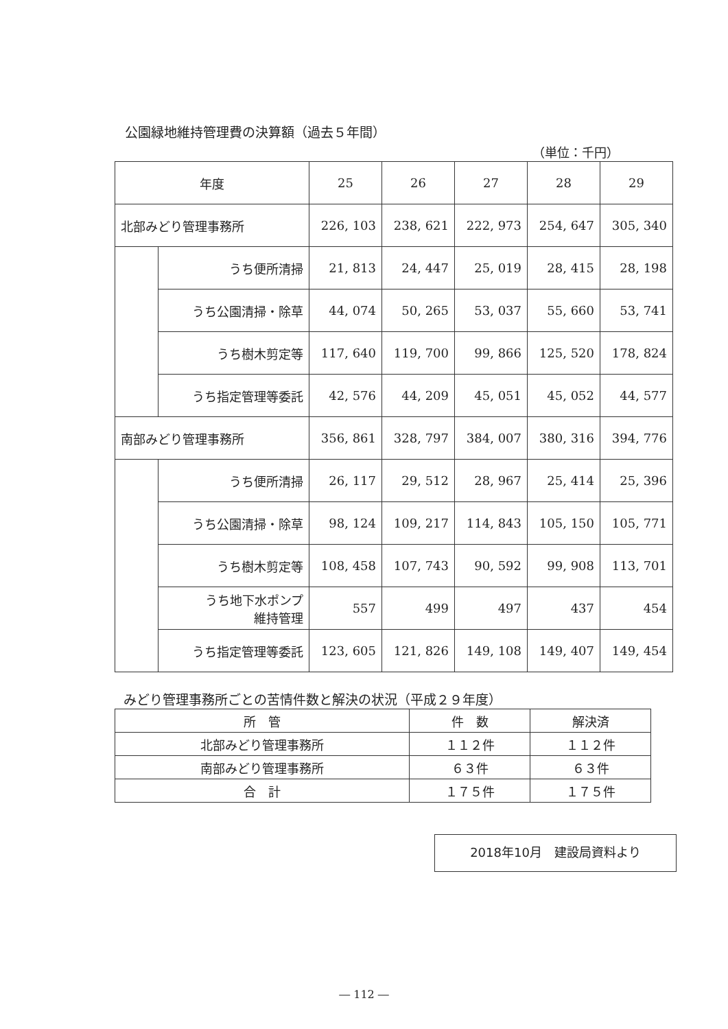公園緑地維持管理費の決算額（過去５年間）
（単位：千円）
| 年度 | | 25 | 26 | 27 | 28 | 29 |
| --- | --- | --- | --- | --- | --- | --- |
| 北部みどり管理事務所 | | 226, 103 | 238, 621 | 222, 973 | 254, 647 | 305, 340 |
| | うち便所清掃 | 21, 813 | 24, 447 | 25, 019 | 28, 415 | 28, 198 |
| | うち公園清掃・除草 | 44, 074 | 50, 265 | 53, 037 | 55, 660 | 53, 741 |
| | うち樹木剪定等 | 117, 640 | 119, 700 | 99, 866 | 125, 520 | 178, 824 |
| | うち指定管理等委託 | 42, 576 | 44, 209 | 45, 051 | 45, 052 | 44, 577 |
| 南部みどり管理事務所 | | 356, 861 | 328, 797 | 384, 007 | 380, 316 | 394, 776 |
| | うち便所清掃 | 26, 117 | 29, 512 | 28, 967 | 25, 414 | 25, 396 |
| | うち公園清掃・除草 | 98, 124 | 109, 217 | 114, 843 | 105, 150 | 105, 771 |
| | うち樹木剪定等 | 108, 458 | 107, 743 | 90, 592 | 99, 908 | 113, 701 |
| | うち地下水ポンプ 維持管理 | 557 | 499 | 497 | 437 | 454 |
| | うち指定管理等委託 | 123, 605 | 121, 826 | 149, 108 | 149, 407 | 149, 454 |
みどり管理事務所ごとの苦情件数と解決の状況（平成２９年度）
| 所 管 | 件 数 | 解決済 |
| --- | --- | --- |
| 北部みどり管理事務所 | １１２件 | １１２件 |
| 南部みどり管理事務所 | ６３件 | ６３件 |
| 合 計 | １７５件 | １７５件 |
2018年10月　建設局資料より
― 112 ―